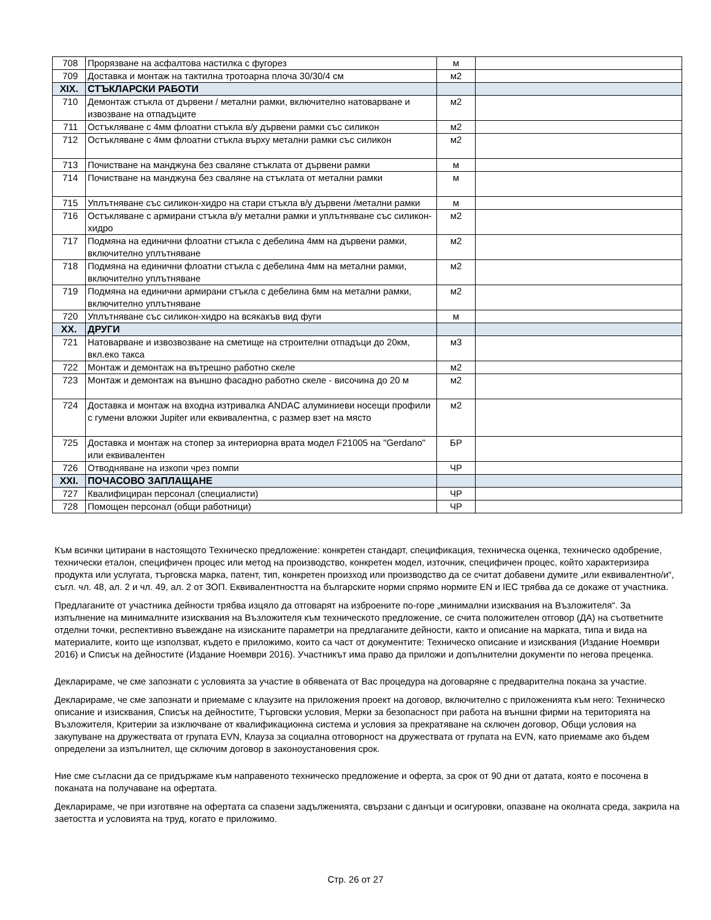| 708 | Прорязване на асфалтова настилка с фугорез | м | |
| 709 | Доставка и монтаж на тактилна тротоарна плоча 30/30/4 см | м2 | |
| XIX. | СТЪКЛАРСКИ РАБОТИ | | |
| 710 | Демонтаж стъкла от дървени / метални рамки, включително натоварване и извозване на отпадъците | м2 | |
| 711 | Остъкляване с 4мм флоатни стъкла в/у дървени рамки със силикон | м2 | |
| 712 | Остъкляване с 4мм флоатни стъкла върху метални рамки със силикон | м2 | |
| 713 | Почистване на манджуна без сваляне стъклата от дървени рамки | м | |
| 714 | Почистване на манджуна без сваляне на стъклата от метални рамки | м | |
| 715 | Уплътняване със силикон-хидро на стари стъкла в/у дървени /метални рамки | м | |
| 716 | Остъкляване с армирани стъкла в/у метални рамки и уплътняване със силикон-хидро | м2 | |
| 717 | Подмяна на единични флоатни стъкла с дебелина 4мм на дървени рамки, включително уплътняване | м2 | |
| 718 | Подмяна на единични флоатни стъкла с дебелина 4мм на метални рамки, включително уплътняване | м2 | |
| 719 | Подмяна на единични армирани стъкла с дебелина 6мм на метални рамки, включително уплътняване | м2 | |
| 720 | Уплътняване със силикон-хидро на всякакъв вид фуги | м | |
| XX. | ДРУГИ | | |
| 721 | Натоварване и извозвозване на сметище на строителни отпадъци до 20км, вкл.еко такса | м3 | |
| 722 | Монтаж и демонтаж на вътрешно работно скеле | м2 | |
| 723 | Монтаж и демонтаж на външно фасадно работно скеле - височина до 20 м | м2 | |
| 724 | Доставка и монтаж на входна изтривалка ANDAC алуминиеви носещи профили с гумени вложки Jupiter или еквивалентна, с размер взет на място | м2 | |
| 725 | Доставка и монтаж на стопер за интериорна врата модел F21005 на "Gerdano" или еквивалентен | БР | |
| 726 | Отводняване на изкопи чрез помпи | ЧР | |
| XXI. | ПОЧАСОВО ЗАПЛАЩАНЕ | | |
| 727 | Квалифициран персонал (специалисти) | ЧР | |
| 728 | Помощен персонал (общи работници) | ЧР | |
Към всички цитирани в настоящото Техническо предложение: конкретен стандарт, спецификация, техническа оценка, техническо одобрение, технически еталон, специфичен процес или метод на производство, конкретен модел, източник, специфичен процес, който характеризира продукта или услугата, търговска марка, патент, тип, конкретен произход или производство да се считат добавени думите „или еквивалентно/и“, съгл. чл. 48, ал. 2 и чл. 49, ал. 2 от ЗОП. Еквивалентността на българските норми спрямо нормите EN и IEC трябва да се докаже от участника.
Предлаганите от участника дейности трябва изцяло да отговарят на изброените по-горе „минимални изисквания на Възложителя“. За изпълнение на минималните изисквания на Възложителя към техническото предложение, се счита положителен отговор (ДА) на съответните отделни точки, респективно въвеждане на изисканите параметри на предлаганите дейности, както и описание на марката, типа и вида на материалите, които ще използват, където е приложимо, които са част от документите: Техническо описание и изисквания (Издание Ноември 2016) и Списък на дейностите (Издание Ноември 2016). Участникът има право да приложи и допълнителни документи по негова преценка.
Декларираме, че сме запознати с условията за участие в обявената от Вас процедура на договаряне с предварителна покана за участие.
Декларираме, че сме запознати и приемаме с клаузите на приложения проект на договор, включително с приложенията към него: Техническо описание и изисквания, Списък на дейностите, Търговски условия, Мерки за безопасност при работа на външни фирми на територията на Възложителя, Критерии за изключване от квалификационна система и условия за прекратяване на сключен договор, Общи условия на закупуване на дружествата от групата EVN, Клауза за социална отговорност на дружествата от групата на EVN, като приемаме ако бъдем определени за изпълнител, ще сключим договор в законоустановения срок.
Ние сме съгласни да се придържаме към направеното техническо предложение и оферта, за срок от 90 дни от датата, която е посочена в поканата на получаване на офертата.
Декларираме, че при изготвяне на офертата са спазени задълженията, свързани с данъци и осигуровки, опазване на околната среда, закрила на заетостта и условията на труд, когато е приложимо.
Стр. 26 от 27